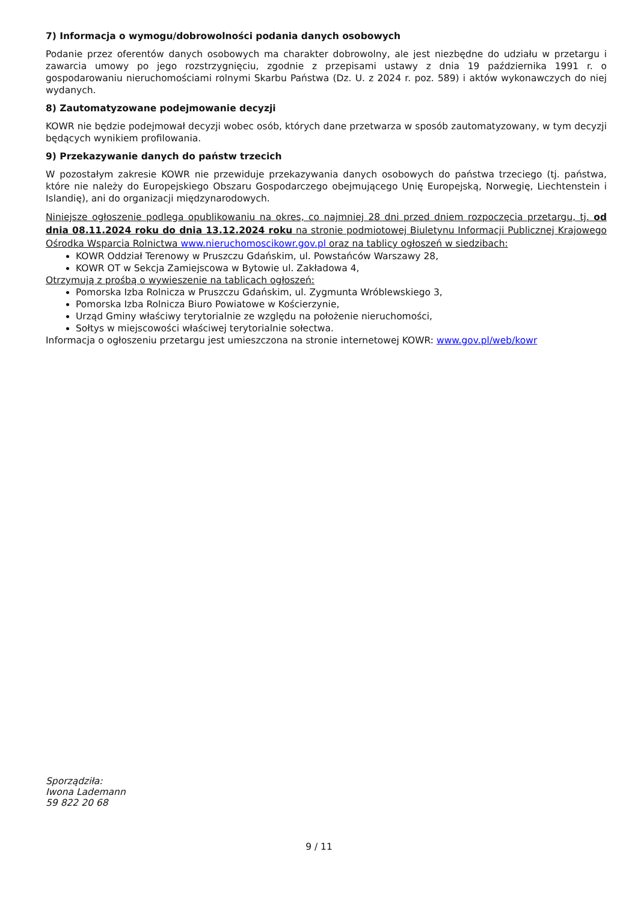7) Informacja o wymogu/dobrowolności podania danych osobowych
Podanie przez oferentów danych osobowych ma charakter dobrowolny, ale jest niezbędne do udziału w przetargu i zawarcia umowy po jego rozstrzygnięciu, zgodnie z przepisami ustawy z dnia 19 października 1991 r. o gospodarowaniu nieruchomościami rolnymi Skarbu Państwa (Dz. U. z 2024 r. poz. 589) i aktów wykonawczych do niej wydanych.
8) Zautomatyzowane podejmowanie decyzji
KOWR nie będzie podejmował decyzji wobec osób, których dane przetwarza w sposób zautomatyzowany, w tym decyzji będących wynikiem profilowania.
9) Przekazywanie danych do państw trzecich
W pozostałym zakresie KOWR nie przewiduje przekazywania danych osobowych do państwa trzeciego (tj. państwa, które nie należy do Europejskiego Obszaru Gospodarczego obejmującego Unię Europejską, Norwegię, Liechtenstein i Islandię), ani do organizacji międzynarodowych.
Niniejsze ogłoszenie podlega opublikowaniu na okres, co najmniej 28 dni przed dniem rozpoczęcia przetargu, tj. od dnia 08.11.2024 roku do dnia 13.12.2024 roku na stronie podmiotowej Biuletynu Informacji Publicznej Krajowego Ośrodka Wsparcia Rolnictwa www.nieruchomoscikowr.gov.pl oraz na tablicy ogłoszeń w siedzibach:
KOWR Oddział Terenowy w Pruszczu Gdańskim, ul. Powstańców Warszawy 28,
KOWR OT w Sekcja Zamiejscowa w Bytowie ul. Zakładowa 4,
Otrzymują z prośbą o wywieszenie na tablicach ogłoszeń:
Pomorska Izba Rolnicza w Pruszczu Gdańskim, ul. Zygmunta Wróblewskiego 3,
Pomorska Izba Rolnicza Biuro Powiatowe w Kościerzynie,
Urząd Gminy właściwy terytorialnie ze względu na położenie nieruchomości,
Sołtys w miejscowości właściwej terytorialnie sołectwa.
Informacja o ogłoszeniu przetargu jest umieszczona na stronie internetowej KOWR: www.gov.pl/web/kowr
Sporządziła:
Iwona Lademann
59 822 20 68
9 / 11